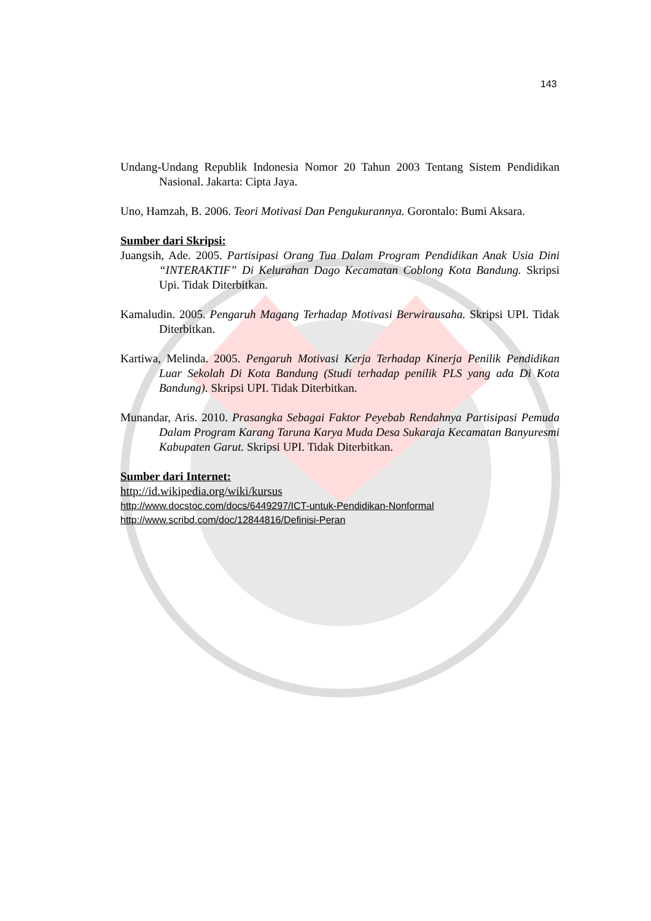143
Undang-Undang Republik Indonesia Nomor 20 Tahun 2003 Tentang Sistem Pendidikan Nasional. Jakarta: Cipta Jaya.
Uno, Hamzah, B. 2006. Teori Motivasi Dan Pengukurannya. Gorontalo: Bumi Aksara.
Sumber dari Skripsi:
Juangsih, Ade. 2005. Partisipasi Orang Tua Dalam Program Pendidikan Anak Usia Dini “INTERAKTIF” Di Kelurahan Dago Kecamatan Coblong Kota Bandung. Skripsi Upi. Tidak Diterbitkan.
Kamaludin. 2005. Pengaruh Magang Terhadap Motivasi Berwirausaha. Skripsi UPI. Tidak Diterbitkan.
Kartiwa, Melinda. 2005. Pengaruh Motivasi Kerja Terhadap Kinerja Penilik Pendidikan Luar Sekolah Di Kota Bandung (Studi terhadap penilik PLS yang ada Di Kota Bandung). Skripsi UPI. Tidak Diterbitkan.
Munandar, Aris. 2010. Prasangka Sebagai Faktor Peyebab Rendahnya Partisipasi Pemuda Dalam Program Karang Taruna Karya Muda Desa Sukaraja Kecamatan Banyuresmi Kabupaten Garut. Skripsi UPI. Tidak Diterbitkan.
Sumber dari Internet:
http://id.wikipedia.org/wiki/kursus
http://www.docstoc.com/docs/6449297/ICT-untuk-Pendidikan-Nonformal
http://www.scribd.com/doc/12844816/Definisi-Peran